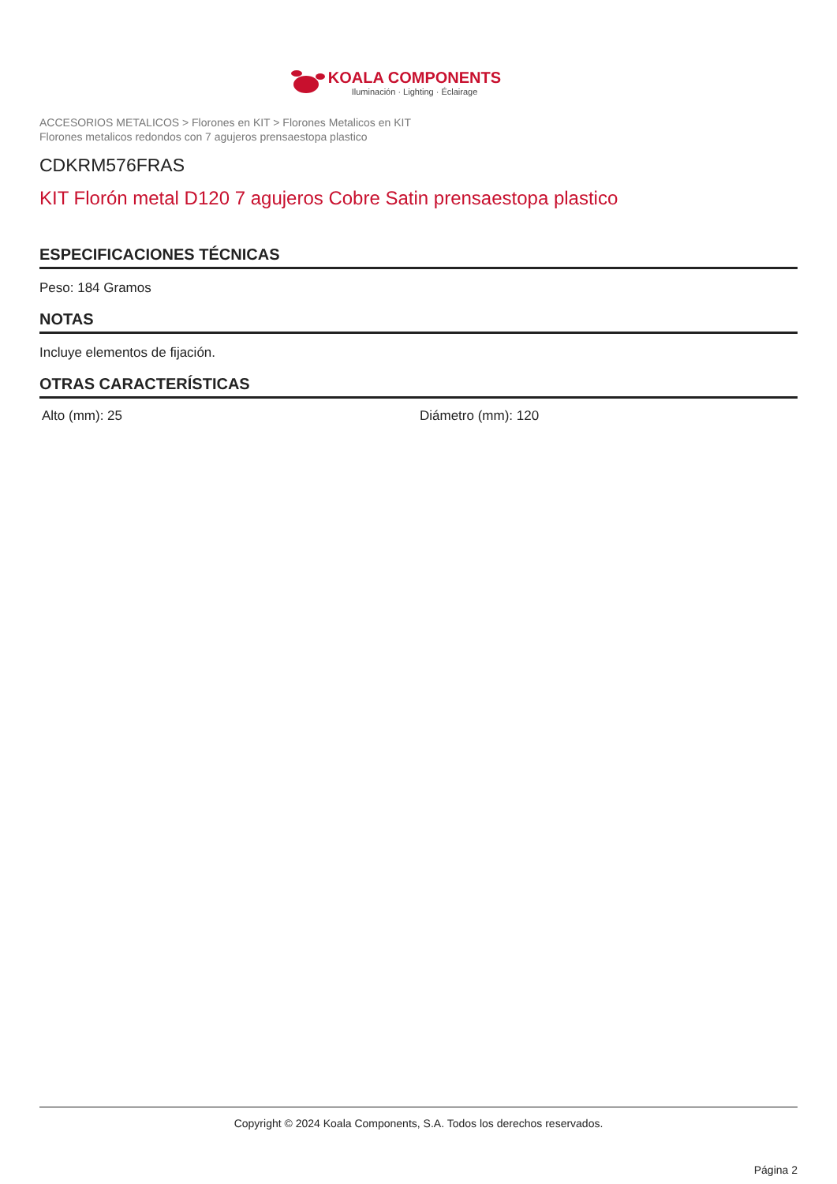KOALA COMPONENTS
Iluminación · Lighting · Éclairage
ACCESORIOS METALICOS > Florones en KIT > Florones Metalicos en KIT
Florones metalicos redondos con 7 agujeros prensaestopa plastico
CDKRM576FRAS
KIT Florón metal D120 7 agujeros Cobre Satin prensaestopa plastico
ESPECIFICACIONES TÉCNICAS
Peso: 184 Gramos
NOTAS
Incluye elementos de fijación.
OTRAS CARACTERÍSTICAS
Alto (mm): 25 Diámetro (mm): 120
Copyright © 2024 Koala Components, S.A. Todos los derechos reservados.
Página 2